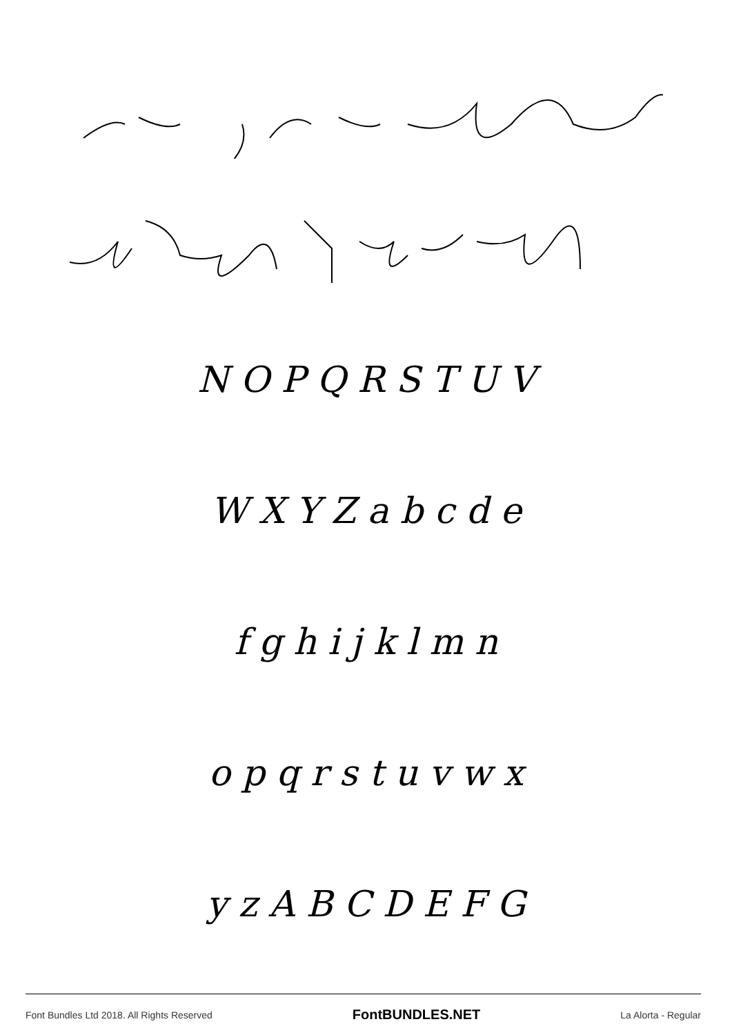N O P Q R S T U V
W X Y Z a b c d e
f g h i j k l m n
o p q r s t u v w x
y z A B C D E F G
Font Bundles Ltd 2018. All Rights Reserved FontBUNDLES.NET La Alorta - Regular